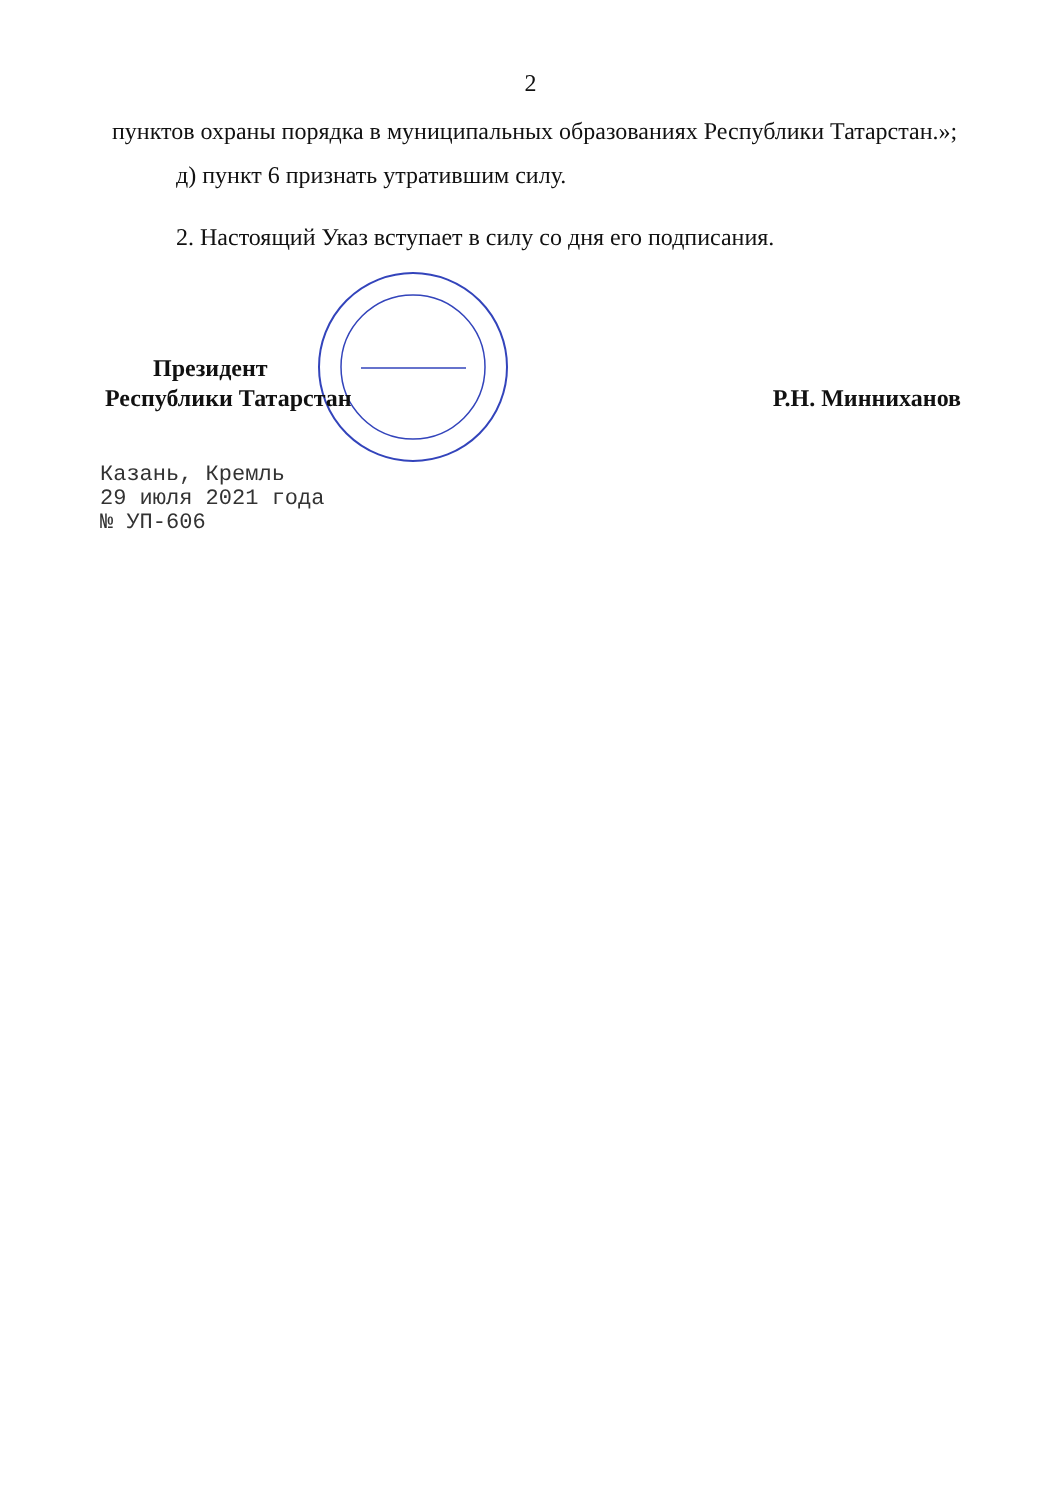2
пунктов охраны порядка в муниципальных образованиях Республики Татарстан.»;
д) пункт 6 признать утратившим силу.
2. Настоящий Указ вступает в силу со дня его подписания.
Президент
Республики Татарстан
Р.Н. Минниханов
Казань, Кремль
29 июля 2021 года
№ УП-606